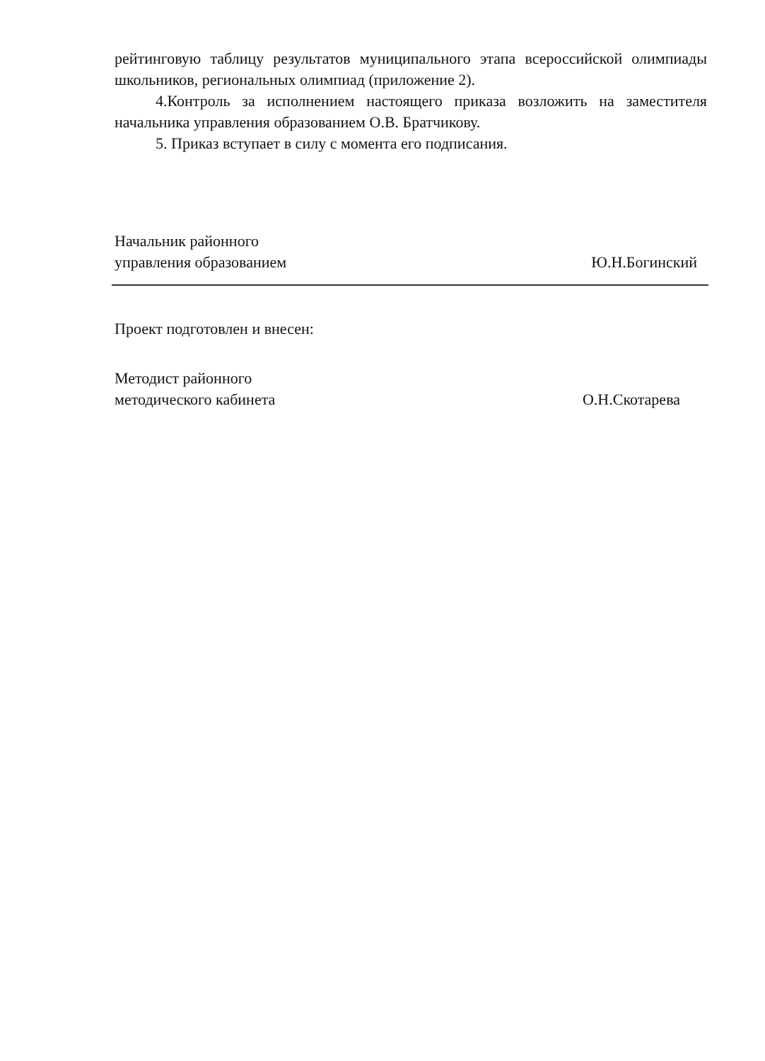рейтинговую таблицу результатов муниципального этапа всероссийской олимпиады школьников, региональных олимпиад (приложение 2).
4.Контроль за исполнением настоящего приказа возложить на заместителя начальника управления образованием О.В. Братчикову.
5. Приказ вступает в силу с момента его подписания.
Начальник районного
управления образованием
Ю.Н.Богинский
Проект подготовлен и внесен:
Методист районного
методического кабинета
О.Н.Скотарева